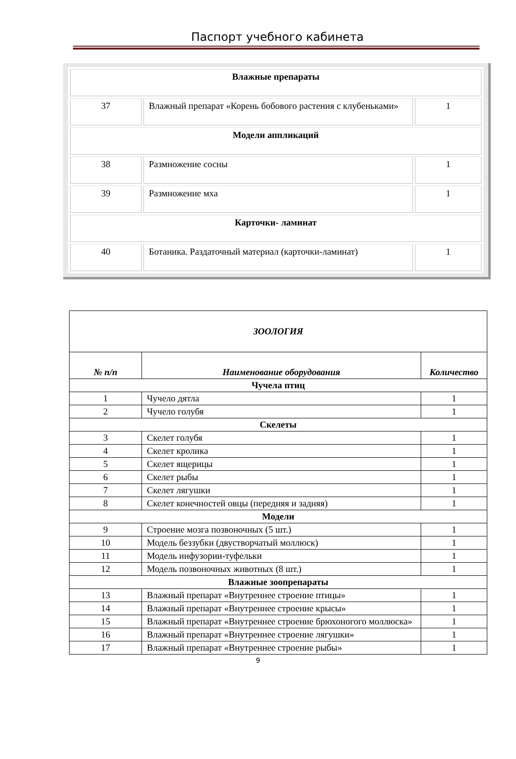Паспорт учебного кабинета
| Влажные препараты | | |
| 37 | Влажный препарат «Корень бобового растения с клубеньками» | 1 |
| Модели аппликаций | | |
| 38 | Размножение сосны | 1 |
| 39 | Размножение мха | 1 |
| Карточки- ламинат | | |
| 40 | Ботаника. Раздаточный материал (карточки-ламинат) | 1 |
| ЗООЛОГИЯ | | |
| --- | --- | --- |
| № п/п | Наименование оборудования | Количество |
| Чучела птиц | | |
| 1 | Чучело дятла | 1 |
| 2 | Чучело голубя | 1 |
| Скелеты | | |
| 3 | Скелет голубя | 1 |
| 4 | Скелет кролика | 1 |
| 5 | Скелет ящерицы | 1 |
| 6 | Скелет рыбы | 1 |
| 7 | Скелет лягушки | 1 |
| 8 | Скелет конечностей овцы (передняя и задняя) | 1 |
| Модели | | |
| 9 | Строение мозга позвоночных (5 шт.) | 1 |
| 10 | Модель беззубки (двустворчатый моллюск) | 1 |
| 11 | Модель инфузории-туфельки | 1 |
| 12 | Модель позвоночных животных (8 шт.) | 1 |
| Влажные зоопрепараты | | |
| 13 | Влажный препарат «Внутреннее строение птицы» | 1 |
| 14 | Влажный препарат «Внутреннее строение крысы» | 1 |
| 15 | Влажный препарат «Внутреннее строение брюхоногого моллюска» | 1 |
| 16 | Влажный препарат «Внутреннее строение лягушки» | 1 |
| 17 | Влажный препарат «Внутреннее строение рыбы» | 1 |
9